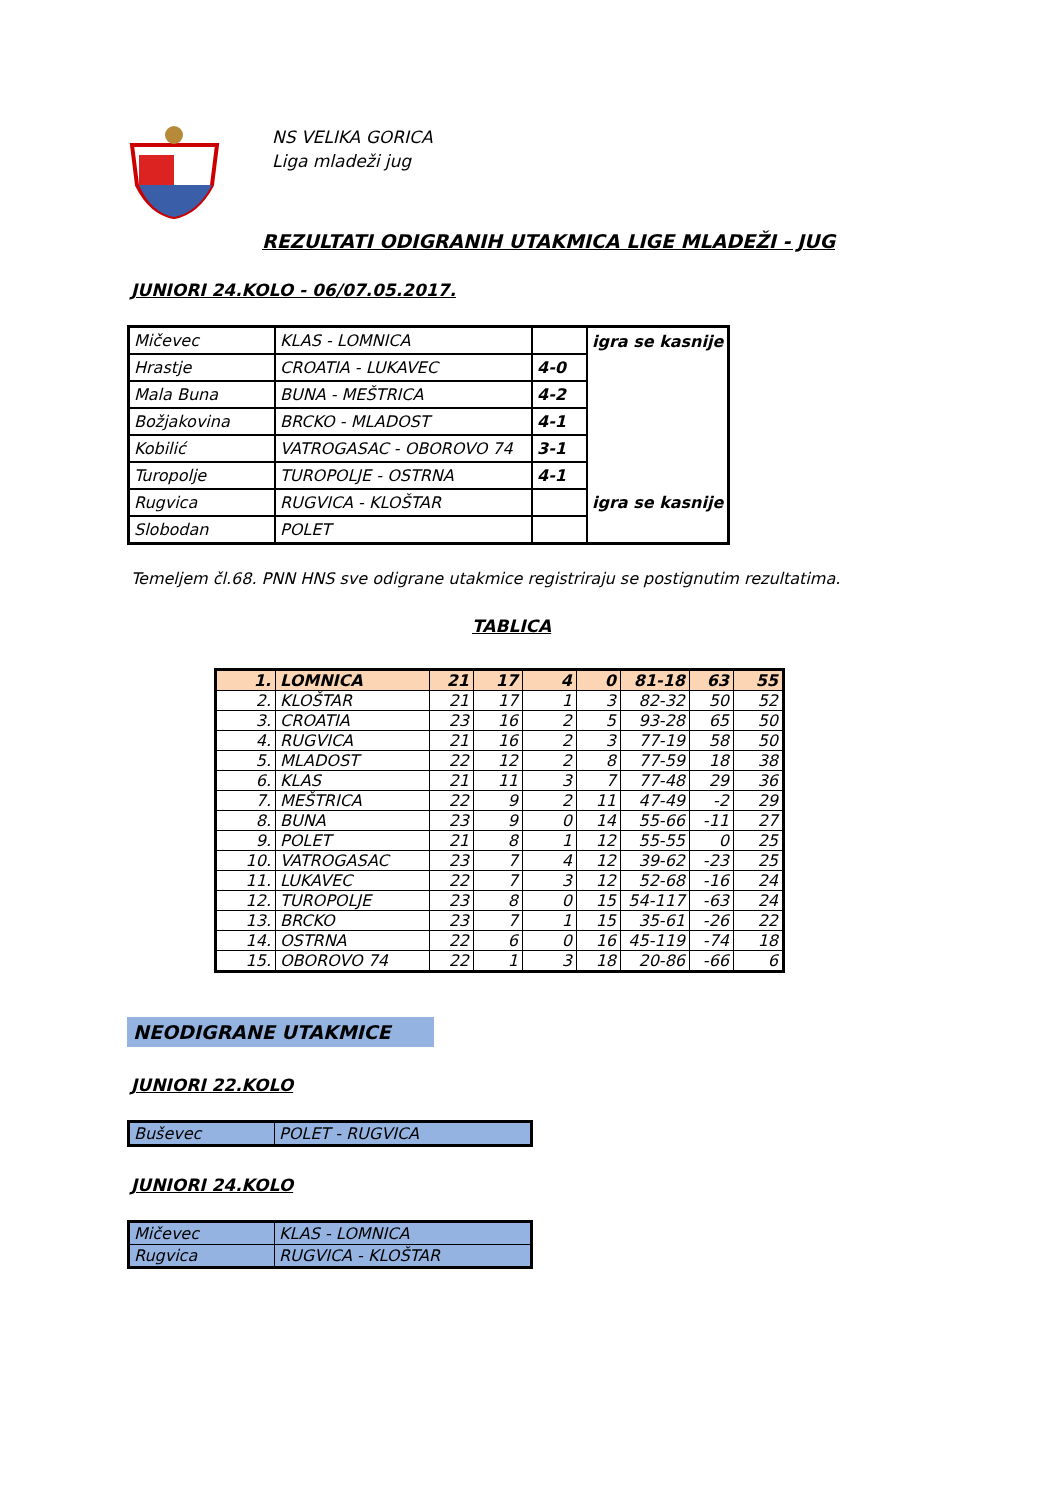NS VELIKA GORICA
Liga mladeži jug
REZULTATI ODIGRANIH UTAKMICA LIGE MLADEŽI - JUG
JUNIORI 24.KOLO - 06/07.05.2017.
| Mičevec | KLAS - LOMNICA | | igra se kasnije |
| Hrastje | CROATIA - LUKAVEC | 4-0 | |
| Mala Buna | BUNA - MEŠTRICA | 4-2 | |
| Božjakovina | BRCKO - MLADOST | 4-1 | |
| Kobilić | VATROGASAC - OBOROVO 74 | 3-1 | |
| Turopolje | TUROPOLJE - OSTRNA | 4-1 | |
| Rugvica | RUGVICA - KLOŠTAR | | igra se kasnije |
| Slobodan | POLET | | |
Temeljem čl.68. PNN HNS sve odigrane utakmice registriraju se postignutim rezultatima.
TABLICA
| 1. | LOMNICA | 21 | 17 | 4 | 0 | 81-18 | 63 | 55 |
| 2. | KLOŠTAR | 21 | 17 | 1 | 3 | 82-32 | 50 | 52 |
| 3. | CROATIA | 23 | 16 | 2 | 5 | 93-28 | 65 | 50 |
| 4. | RUGVICA | 21 | 16 | 2 | 3 | 77-19 | 58 | 50 |
| 5. | MLADOST | 22 | 12 | 2 | 8 | 77-59 | 18 | 38 |
| 6. | KLAS | 21 | 11 | 3 | 7 | 77-48 | 29 | 36 |
| 7. | MEŠTRICA | 22 | 9 | 2 | 11 | 47-49 | -2 | 29 |
| 8. | BUNA | 23 | 9 | 0 | 14 | 55-66 | -11 | 27 |
| 9. | POLET | 21 | 8 | 1 | 12 | 55-55 | 0 | 25 |
| 10. | VATROGASAC | 23 | 7 | 4 | 12 | 39-62 | -23 | 25 |
| 11. | LUKAVEC | 22 | 7 | 3 | 12 | 52-68 | -16 | 24 |
| 12. | TUROPOLJE | 23 | 8 | 0 | 15 | 54-117 | -63 | 24 |
| 13. | BRCKO | 23 | 7 | 1 | 15 | 35-61 | -26 | 22 |
| 14. | OSTRNA | 22 | 6 | 0 | 16 | 45-119 | -74 | 18 |
| 15. | OBOROVO 74 | 22 | 1 | 3 | 18 | 20-86 | -66 | 6 |
NEODIGRANE UTAKMICE
JUNIORI 22.KOLO
| Buševec | POLET - RUGVICA |
JUNIORI 24.KOLO
| Mičevec | KLAS - LOMNICA |
| Rugvica | RUGVICA - KLOŠTAR |